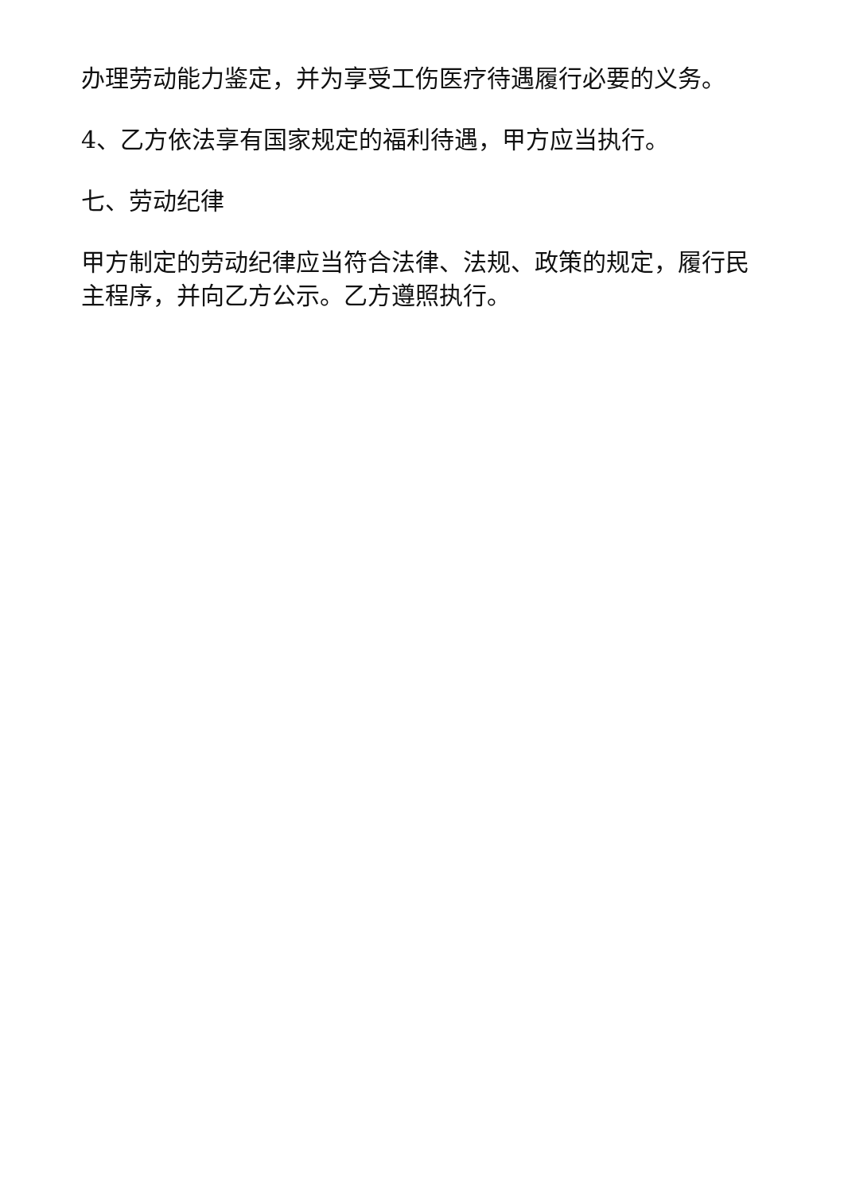办理劳动能力鉴定，并为享受工伤医疗待遇履行必要的义务。
4、乙方依法享有国家规定的福利待遇，甲方应当执行。
七、劳动纪律
甲方制定的劳动纪律应当符合法律、法规、政策的规定，履行民主程序，并向乙方公示。乙方遵照执行。